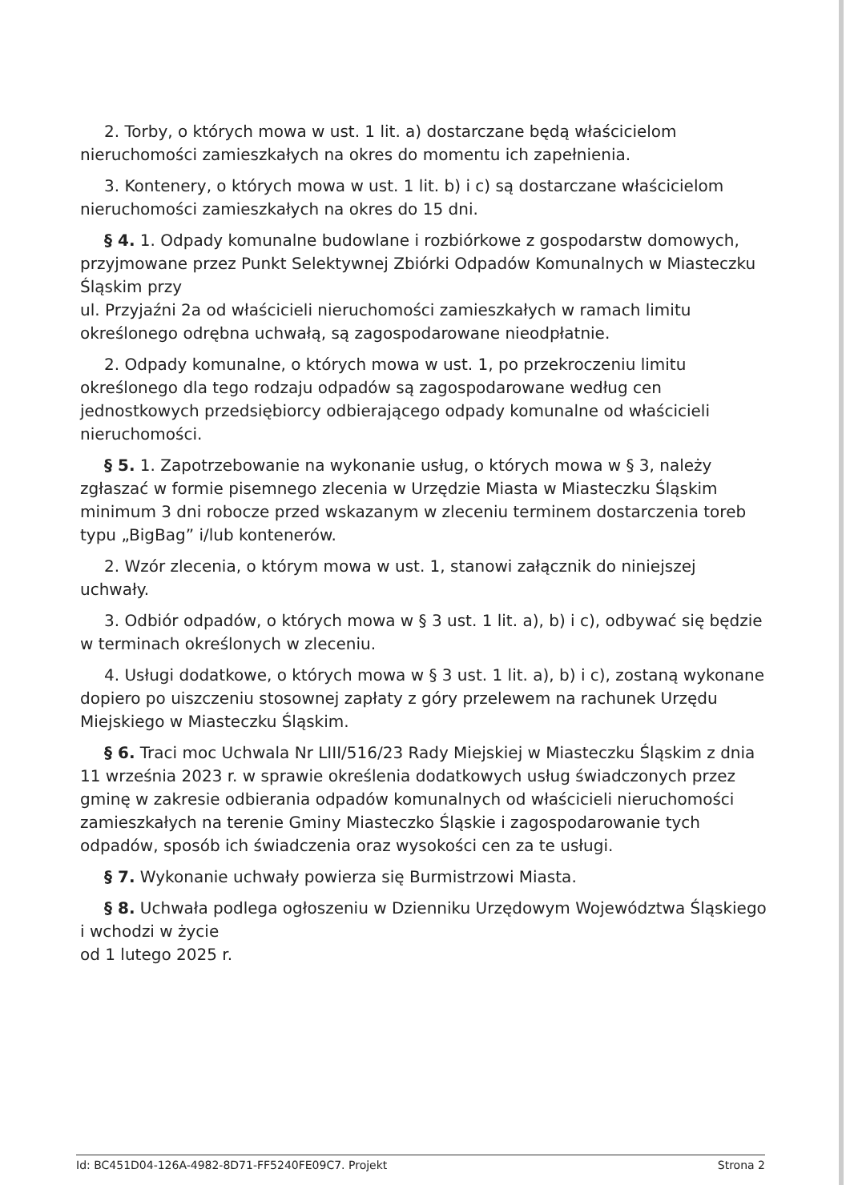2. Torby, o których mowa w ust. 1 lit. a) dostarczane będą właścicielom nieruchomości zamieszkałych na okres do momentu ich zapełnienia.
3. Kontenery, o których mowa w ust. 1 lit. b) i c) są dostarczane właścicielom nieruchomości zamieszkałych na okres do 15 dni.
§ 4. 1. Odpady komunalne budowlane i rozbiórkowe z gospodarstw domowych, przyjmowane przez Punkt Selektywnej Zbiórki Odpadów Komunalnych w Miasteczku Śląskim przy
ul. Przyjaźni 2a od właścicieli nieruchomości zamieszkałych w ramach limitu określonego odrębna uchwałą, są zagospodarowane nieodpłatnie.
2. Odpady komunalne, o których mowa w ust. 1, po przekroczeniu limitu określonego dla tego rodzaju odpadów są zagospodarowane według cen jednostkowych przedsiębiorcy odbierającego odpady komunalne od właścicieli nieruchomości.
§ 5. 1. Zapotrzebowanie na wykonanie usług, o których mowa w § 3, należy zgłaszać w formie pisemnego zlecenia w Urzędzie Miasta w Miasteczku Śląskim minimum 3 dni robocze przed wskazanym w zleceniu terminem dostarczenia toreb typu „BigBag” i/lub kontenerów.
2. Wzór zlecenia, o którym mowa w ust. 1, stanowi załącznik do niniejszej uchwały.
3. Odbiór odpadów, o których mowa w § 3 ust. 1 lit. a), b) i c), odbywać się będzie w terminach określonych w zleceniu.
4. Usługi dodatkowe, o których mowa w § 3 ust. 1 lit. a), b) i c), zostaną wykonane dopiero po uiszczeniu stosownej zapłaty z góry przelewem na rachunek Urzędu Miejskiego w Miasteczku Śląskim.
§ 6. Traci moc Uchwala Nr LIII/516/23 Rady Miejskiej w Miasteczku Śląskim z dnia 11 września 2023 r. w sprawie określenia dodatkowych usług świadczonych przez gminę w zakresie odbierania odpadów komunalnych od właścicieli nieruchomości zamieszkałych na terenie Gminy Miasteczko Śląskie i zagospodarowanie tych odpadów, sposób ich świadczenia oraz wysokości cen za te usługi.
§ 7. Wykonanie uchwały powierza się Burmistrzowi Miasta.
§ 8. Uchwała podlega ogłoszeniu w Dzienniku Urzędowym Województwa Śląskiego i wchodzi w życie
od 1 lutego 2025 r.
Id: BC451D04-126A-4982-8D71-FF5240FE09C7. Projekt Strona 2